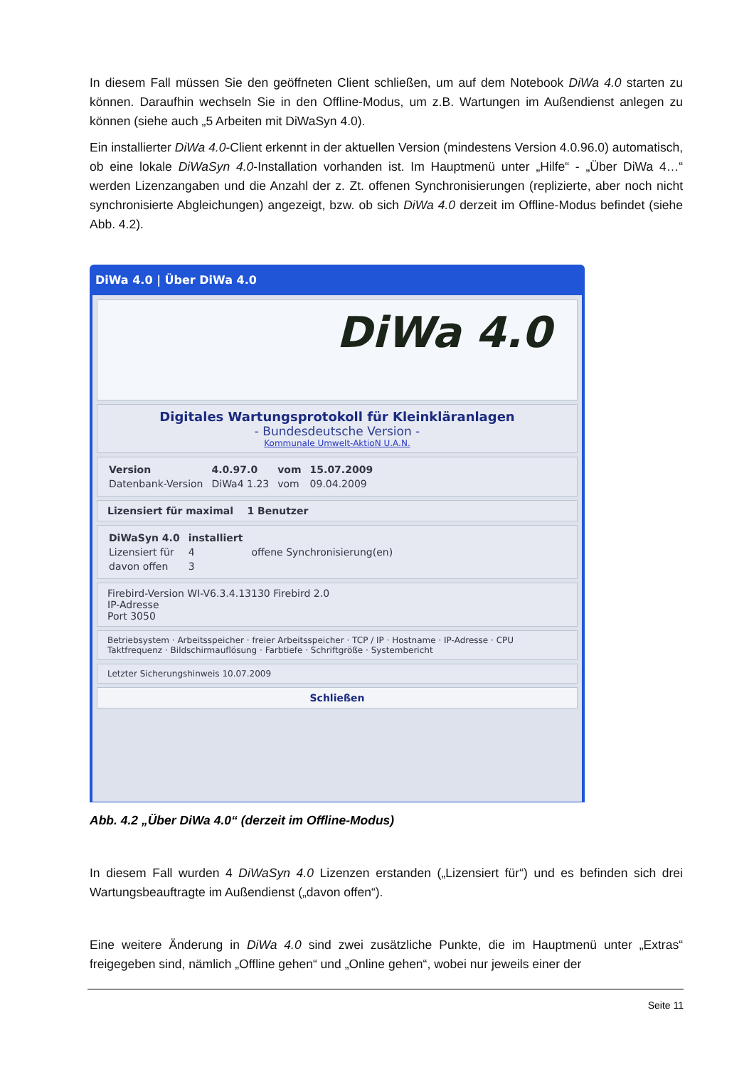In diesem Fall müssen Sie den geöffneten Client schließen, um auf dem Notebook DiWa 4.0 starten zu können. Daraufhin wechseln Sie in den Offline-Modus, um z.B. Wartungen im Außendienst anlegen zu können (siehe auch „5 Arbeiten mit DiWaSyn 4.0).
Ein installierter DiWa 4.0-Client erkennt in der aktuellen Version (mindestens Version 4.0.96.0) automatisch, ob eine lokale DiWaSyn 4.0-Installation vorhanden ist. Im Hauptmenü unter „Hilfe“ - „Über DiWa 4…“ werden Lizenzangaben und die Anzahl der z. Zt. offenen Synchronisierungen (replizierte, aber noch nicht synchronisierte Abgleichungen) angezeigt, bzw. ob sich DiWa 4.0 derzeit im Offline-Modus befindet (siehe Abb. 4.2).
DiWa 4.0 | Über DiWa 4.0
DiWa 4.0
Digitales Wartungsprotokoll für Kleinkläranlagen
- Bundesdeutsche Version -
Kommunale Umwelt-AktioN U.A.N.
| Version | 4.0.97.0 | vom | 15.07.2009 |
| Datenbank-Version | DiWa4 1.23 | vom | 09.04.2009 |
Lizensiert für maximal 1 Benutzer
| DiWaSyn 4.0 | installiert | |
| Lizensiert für | 4 | offene Synchronisierung(en) |
| davon offen | 3 | |
Firebird-Version WI-V6.3.4.13130 Firebird 2.0
IP-Adresse
Port 3050
Betriebsystem · Arbeitsspeicher · freier Arbeitsspeicher · TCP / IP · Hostname · IP-Adresse · CPU Taktfrequenz · Bildschirmauflösung · Farbtiefe · Schriftgröße · Systembericht
Letzter Sicherungshinweis 10.07.2009
Schließen
Abb. 4.2 „Über DiWa 4.0“ (derzeit im Offline-Modus)
In diesem Fall wurden 4 DiWaSyn 4.0 Lizenzen erstanden („Lizensiert für“) und es befinden sich drei Wartungsbeauftragte im Außendienst („davon offen“).
Eine weitere Änderung in DiWa 4.0 sind zwei zusätzliche Punkte, die im Hauptmenü unter „Extras“ freigegeben sind, nämlich „Offline gehen“ und „Online gehen“, wobei nur jeweils einer der
Seite 11